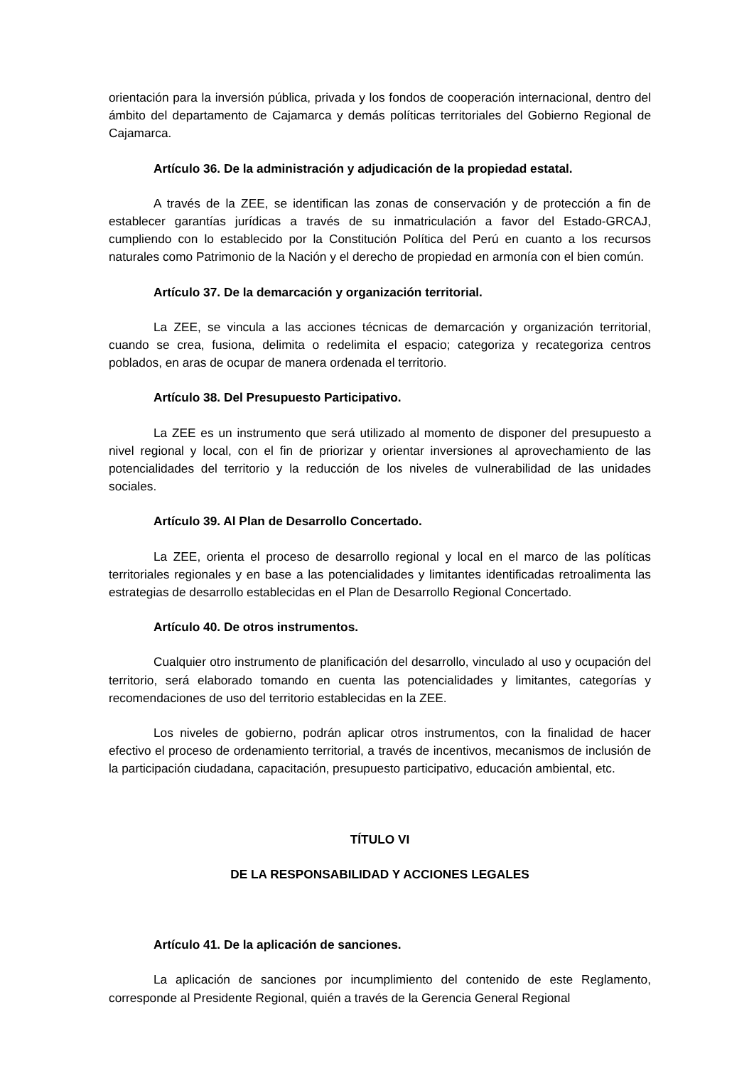orientación para la inversión pública, privada y los fondos de cooperación internacional, dentro del ámbito del departamento de Cajamarca y demás políticas territoriales del Gobierno Regional de Cajamarca.
Artículo 36. De la administración y adjudicación de la propiedad estatal.
A través de la ZEE, se identifican las zonas de conservación y de protección a fin de establecer garantías jurídicas a través de su inmatriculación a favor del Estado-GRCAJ, cumpliendo con lo establecido por la Constitución Política del Perú en cuanto a los recursos naturales como Patrimonio de la Nación y el derecho de propiedad en armonía con el bien común.
Artículo 37. De la demarcación y organización territorial.
La ZEE, se vincula a las acciones técnicas de demarcación y organización territorial, cuando se crea, fusiona, delimita o redelimita el espacio; categoriza y recategoriza centros poblados, en aras de ocupar de manera ordenada el territorio.
Artículo 38. Del Presupuesto Participativo.
La ZEE es un instrumento que será utilizado al momento de disponer del presupuesto a nivel regional y local, con el fin de priorizar y orientar inversiones al aprovechamiento de las potencialidades del territorio y la reducción de los niveles de vulnerabilidad de las unidades sociales.
Artículo 39. Al Plan de Desarrollo Concertado.
La ZEE, orienta el proceso de desarrollo regional y local en el marco de las políticas territoriales regionales y en base a las potencialidades y limitantes identificadas retroalimenta las estrategias de desarrollo establecidas en el Plan de Desarrollo Regional Concertado.
Artículo 40. De otros instrumentos.
Cualquier otro instrumento de planificación del desarrollo, vinculado al uso y ocupación del territorio, será elaborado tomando en cuenta las potencialidades y limitantes, categorías y recomendaciones de uso del territorio establecidas en la ZEE.
Los niveles de gobierno, podrán aplicar otros instrumentos, con la finalidad de hacer efectivo el proceso de ordenamiento territorial, a través de incentivos, mecanismos de inclusión de la participación ciudadana, capacitación, presupuesto participativo, educación ambiental, etc.
TÍTULO VI
DE LA RESPONSABILIDAD Y ACCIONES LEGALES
Artículo 41. De la aplicación de sanciones.
La aplicación de sanciones por incumplimiento del contenido de este Reglamento, corresponde al Presidente Regional, quién a través de la Gerencia General Regional